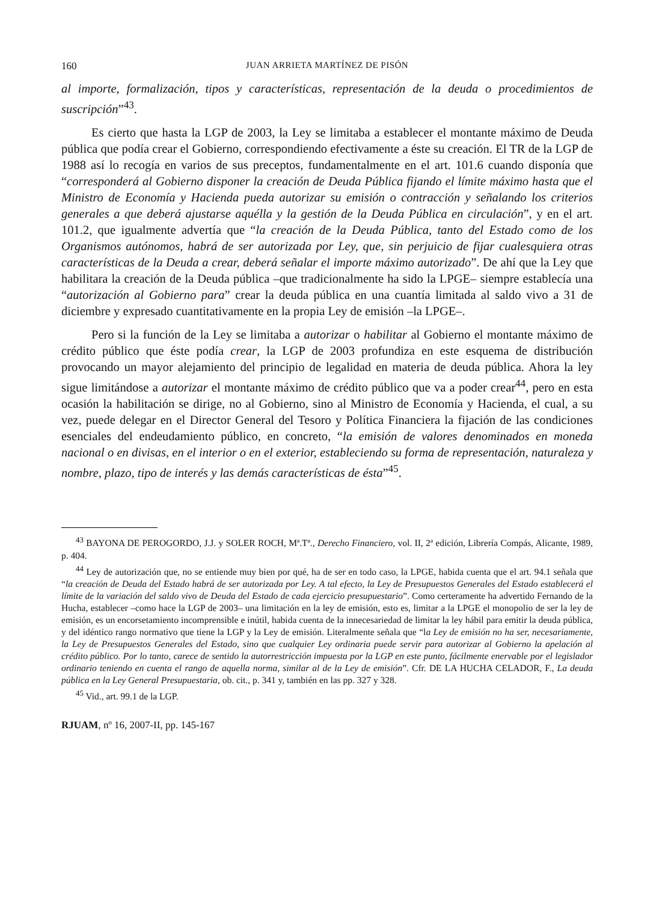160 JUAN ARRIETA MARTÍNEZ DE PISÓN
al importe, formalización, tipos y características, representación de la deuda o procedimientos de suscripción”<sup>43</sup>.
Es cierto que hasta la LGP de 2003, la Ley se limitaba a establecer el montante máximo de Deuda pública que podía crear el Gobierno, correspondiendo efectivamente a éste su creación. El TR de la LGP de 1988 así lo recogía en varios de sus preceptos, fundamentalmente en el art. 101.6 cuando disponía que “corresponderá al Gobierno disponer la creación de Deuda Pública fijando el límite máximo hasta que el Ministro de Economía y Hacienda pueda autorizar su emisión o contracción y señalando los criterios generales a que deberá ajustarse aquélla y la gestión de la Deuda Pública en circulación”, y en el art. 101.2, que igualmente advertía que “la creación de la Deuda Pública, tanto del Estado como de los Organismos autónomos, habrá de ser autorizada por Ley, que, sin perjuicio de fijar cualesquiera otras características de la Deuda a crear, deberá señalar el importe máximo autorizado”. De ahí que la Ley que habilitara la creación de la Deuda pública –que tradicionalmente ha sido la LPGE– siempre establecía una “autorización al Gobierno para” crear la deuda pública en una cuantía limitada al saldo vivo a 31 de diciembre y expresado cuantitativamente en la propia Ley de emisión –la LPGE–.
Pero si la función de la Ley se limitaba a autorizar o habilitar al Gobierno el montante máximo de crédito público que éste podía crear, la LGP de 2003 profundiza en este esquema de distribución provocando un mayor alejamiento del principio de legalidad en materia de deuda pública. Ahora la ley sigue limitándose a autorizar el montante máximo de crédito público que va a poder crear<sup>44</sup>, pero en esta ocasión la habilitación se dirige, no al Gobierno, sino al Ministro de Economía y Hacienda, el cual, a su vez, puede delegar en el Director General del Tesoro y Política Financiera la fijación de las condiciones esenciales del endeudamiento público, en concreto, “la emisión de valores denominados en moneda nacional o en divisas, en el interior o en el exterior, estableciendo su forma de representación, naturaleza y nombre, plazo, tipo de interés y las demás características de ésta”<sup>45</sup>.
<sup>43</sup> BAYONA DE PEROGORDO, J.J. y SOLER ROCH, Mª.Tª., Derecho Financiero, vol. II, 2ª edición, Librería Compás, Alicante, 1989, p. 404.
<sup>44</sup> Ley de autorización que, no se entiende muy bien por qué, ha de ser en todo caso, la LPGE, habida cuenta que el art. 94.1 señala que “la creación de Deuda del Estado habrá de ser autorizada por Ley. A tal efecto, la Ley de Presupuestos Generales del Estado establecerá el límite de la variación del saldo vivo de Deuda del Estado de cada ejercicio presupuestario”. Como certeramente ha advertido Fernando de la Hucha, establecer –como hace la LGP de 2003– una limitación en la ley de emisión, esto es, limitar a la LPGE el monopolio de ser la ley de emisión, es un encorsetamiento incomprensible e inútil, habida cuenta de la innecesariedad de limitar la ley hábil para emitir la deuda pública, y del idéntico rango normativo que tiene la LGP y la Ley de emisión. Literalmente señala que “la Ley de emisión no ha ser, necesariamente, la Ley de Presupuestos Generales del Estado, sino que cualquier Ley ordinaria puede servir para autorizar al Gobierno la apelación al crédito público. Por lo tanto, carece de sentido la autorrestricción impuesta por la LGP en este punto, fácilmente enervable por el legislador ordinario teniendo en cuenta el rango de aquella norma, similar al de la Ley de emisión”. Cfr. DE LA HUCHA CELADOR, F., La deuda pública en la Ley General Presupuestaria, ob. cit., p. 341 y, también en las pp. 327 y 328.
<sup>45</sup> Vid., art. 99.1 de la LGP.
RJUAM, nº 16, 2007-II, pp. 145-167